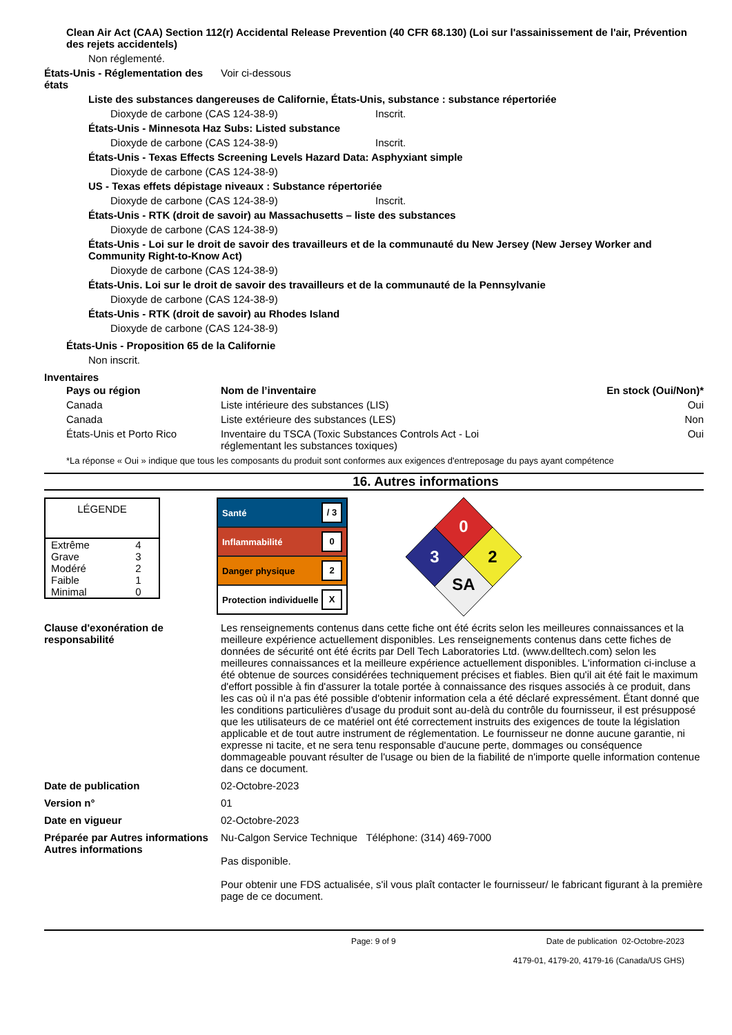Clean Air Act (CAA) Section 112(r) Accidental Release Prevention (40 CFR 68.130) (Loi sur l'assainissement de l'air, Prévention des rejets accidentels)
Non réglementé.
États-Unis - Réglementation des états Voir ci-dessous
Liste des substances dangereuses de Californie, États-Unis, substance : substance répertoriée
Dioxyde de carbone (CAS 124-38-9) Inscrit.
États-Unis - Minnesota Haz Subs: Listed substance
Dioxyde de carbone (CAS 124-38-9) Inscrit.
États-Unis - Texas Effects Screening Levels Hazard Data: Asphyxiant simple
Dioxyde de carbone (CAS 124-38-9)
US - Texas effets dépistage niveaux : Substance répertoriée
Dioxyde de carbone (CAS 124-38-9) Inscrit.
États-Unis - RTK (droit de savoir) au Massachusetts – liste des substances
Dioxyde de carbone (CAS 124-38-9)
États-Unis - Loi sur le droit de savoir des travailleurs et de la communauté du New Jersey (New Jersey Worker and Community Right-to-Know Act)
Dioxyde de carbone (CAS 124-38-9)
États-Unis. Loi sur le droit de savoir des travailleurs et de la communauté de la Pennsylvanie
Dioxyde de carbone (CAS 124-38-9)
États-Unis - RTK (droit de savoir) au Rhodes Island
Dioxyde de carbone (CAS 124-38-9)
États-Unis - Proposition 65 de la Californie
Non inscrit.
Inventaires
| Pays ou région | Nom de l’inventaire | En stock (Oui/Non)* |
| --- | --- | --- |
| Canada | Liste intérieure des substances (LIS) | Oui |
| Canada | Liste extérieure des substances (LES) | Non |
| États-Unis et Porto Rico | Inventaire du TSCA (Toxic Substances Controls Act - Loi réglementant les substances toxiques) | Oui |
*La réponse « Oui » indique que tous les composants du produit sont conformes aux exigences d'entreposage du pays ayant compétence
16. Autres informations
| LÉGENDE | |
| Extrême | 4 |
| Grave | 3 |
| Modéré | 2 |
| Faible | 1 |
| Minimal | 0 |
Santé / 3
Inflammabilité 0
Danger physique 2
Protection individuelle X
0
2
3
SA
Clause d'exonération de responsabilité Les renseignements contenus dans cette fiche ont été écrits selon les meilleures connaissances et la meilleure expérience actuellement disponibles. Les renseignements contenus dans cette fiches de données de sécurité ont été écrits par Dell Tech Laboratories Ltd. (www.delltech.com) selon les meilleures connaissances et la meilleure expérience actuellement disponibles. L'information ci-incluse a été obtenue de sources considérées techniquement précises et fiables. Bien qu'il ait été fait le maximum d'effort possible à fin d'assurer la totale portée à connaissance des risques associés à ce produit, dans les cas où il n'a pas été possible d'obtenir information cela a été déclaré expressément. Étant donné que les conditions particulières d'usage du produit sont au-delà du contrôle du fournisseur, il est présupposé que les utilisateurs de ce matériel ont été correctement instruits des exigences de toute la législation applicable et de tout autre instrument de réglementation. Le fournisseur ne donne aucune garantie, ni expresse ni tacite, et ne sera tenu responsable d'aucune perte, dommages ou conséquence dommageable pouvant résulter de l'usage ou bien de la fiabilité de n'importe quelle information contenue dans ce document.
Date de publication 02-Octobre-2023
Version n° 01
Date en vigueur 02-Octobre-2023
Préparée par Autres informations Autres informations Nu-Calgon Service Technique Téléphone: (314) 469-7000
Pas disponible.
Pour obtenir une FDS actualisée, s'il vous plaît contacter le fournisseur/ le fabricant figurant à la première page de ce document.
Page: 9 of 9 Date de publication 02-Octobre-2023
4179-01, 4179-20, 4179-16 (Canada/US GHS)